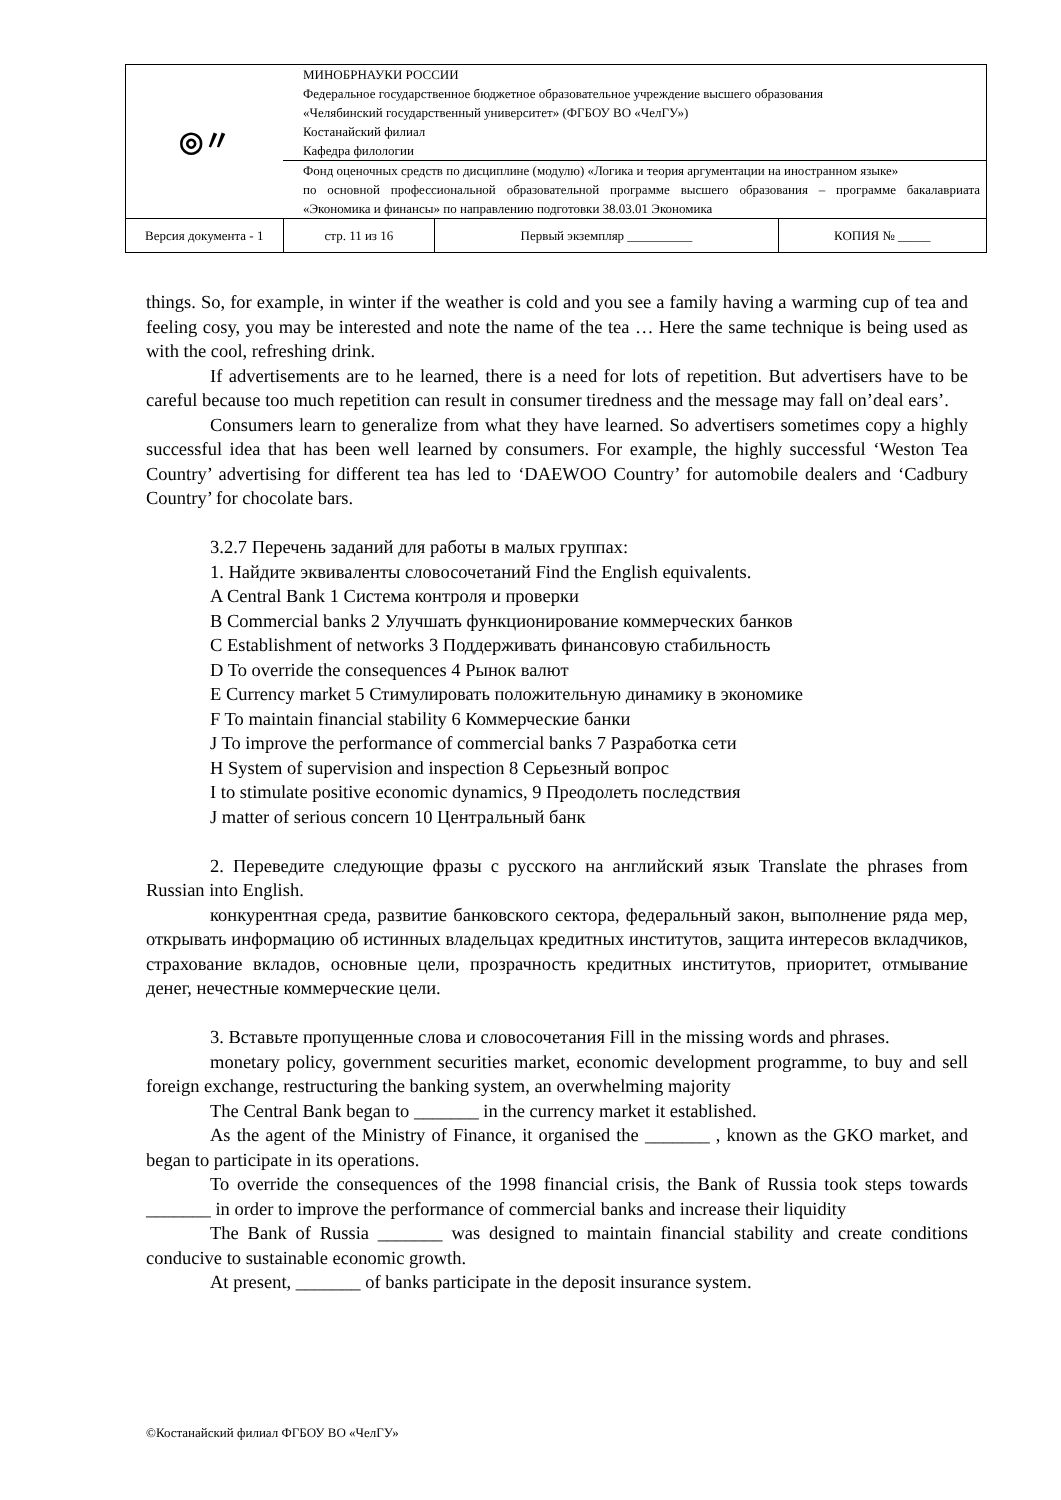| ◎〃 | МИНОБРНАУКИ РОССИИ Федеральное государственное бюджетное образовательное учреждение высшего образования «Челябинский государственный университет» (ФГБОУ ВО «ЧелГУ») Костанайский филиал Кафедра филологии | | | |
| | Фонд оценочных средств по дисциплине (модулю) «Логика и теория аргументации на иностранном языке» по основной профессиональной образовательной программе высшего образования – программе бакалавриата «Экономика и финансы» по направлению подготовки 38.03.01 Экономика | | | |
| Версия документа - 1 | | стр. 11 из 16 | Первый экземпляр __________ | КОПИЯ № _____ |
things. So, for example, in winter if the weather is cold and you see a family having a warming cup of tea and feeling cosy, you may be interested and note the name of the tea … Here the same technique is being used as with the cool, refreshing drink.
If advertisements are to he learned, there is a need for lots of repetition. But advertisers have to be careful because too much repetition can result in consumer tiredness and the message may fall on’deal ears’.
Consumers learn to generalize from what they have learned. So advertisers sometimes copy a highly successful idea that has been well learned by consumers. For example, the highly successful ‘Weston Tea Country’ advertising for different tea has led to ‘DAEWOO Country’ for automobile dealers and ‘Cadbury Country’ for chocolate bars.
3.2.7 Перечень заданий для работы в малых группах:
1. Найдите эквиваленты словосочетаний Find the English equivalents.
A Central Bank 1 Система контроля и проверки
B Commercial banks 2 Улучшать функционирование коммерческих банков
C Establishment of networks 3 Поддерживать финансовую стабильность
D To override the consequences 4 Рынок валют
E Currency market 5 Стимулировать положительную динамику в экономике
F To maintain financial stability 6 Коммерческие банки
J To improve the performance of commercial banks 7 Разработка сети
H System of supervision and inspection 8 Серьезный вопрос
I to stimulate positive economic dynamics, 9 Преодолеть последствия
J matter of serious concern 10 Центральный банк
2. Переведите следующие фразы с русского на английский язык Translate the phrases from Russian into English.
конкурентная среда, развитие банковского сектора, федеральный закон, выполнение ряда мер, открывать информацию об истинных владельцах кредитных институтов, защита интересов вкладчиков, страхование вкладов, основные цели, прозрачность кредитных институтов, приоритет, отмывание денег, нечестные коммерческие цели.
3. Вставьте пропущенные слова и словосочетания Fill in the missing words and phrases.
monetary policy, government securities market, economic development programme, to buy and sell foreign exchange, restructuring the banking system, an overwhelming majority
The Central Bank began to _______ in the currency market it established.
As the agent of the Ministry of Finance, it organised the _______ , known as the GKO market, and began to participate in its operations.
To override the consequences of the 1998 financial crisis, the Bank of Russia took steps towards _______ in order to improve the performance of commercial banks and increase their liquidity
The Bank of Russia _______ was designed to maintain financial stability and create conditions conducive to sustainable economic growth.
At present, _______ of banks participate in the deposit insurance system.
©Костанайский филиал ФГБОУ ВО «ЧелГУ»